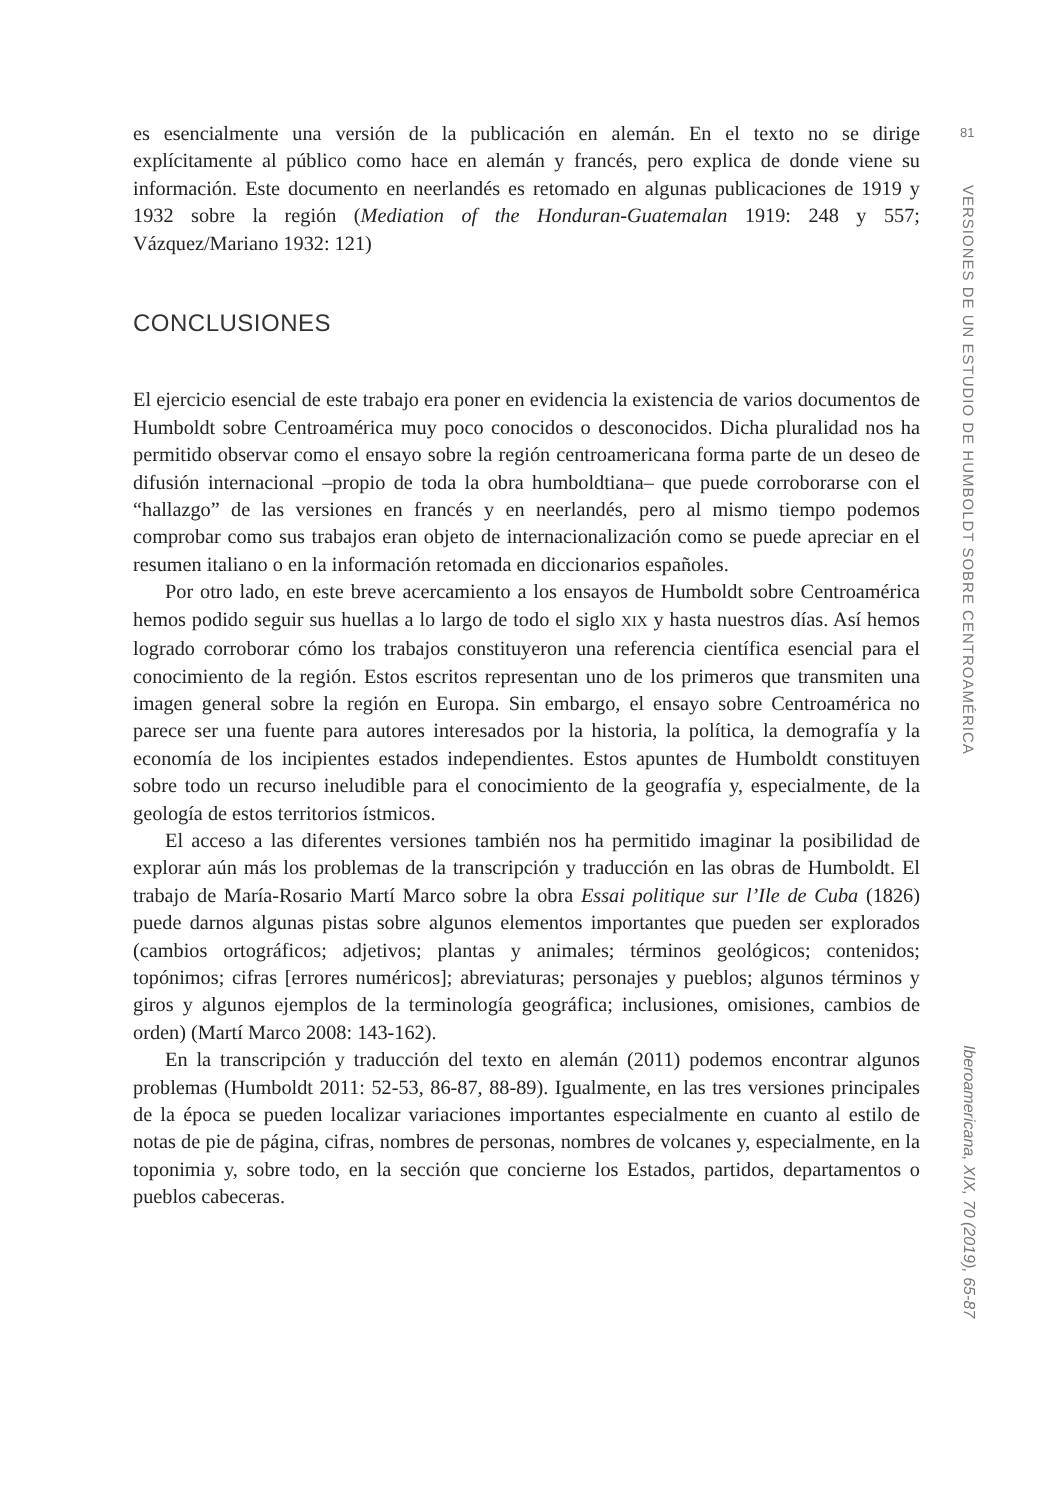es esencialmente una versión de la publicación en alemán. En el texto no se dirige explícitamente al público como hace en alemán y francés, pero explica de donde viene su información. Este documento en neerlandés es retomado en algunas publicaciones de 1919 y 1932 sobre la región (Mediation of the Honduran-Guatemalan 1919: 248 y 557; Vázquez/Mariano 1932: 121)
CONCLUSIONES
El ejercicio esencial de este trabajo era poner en evidencia la existencia de varios documentos de Humboldt sobre Centroamérica muy poco conocidos o desconocidos. Dicha pluralidad nos ha permitido observar como el ensayo sobre la región centroamericana forma parte de un deseo de difusión internacional –propio de toda la obra humboldtiana– que puede corroborarse con el “hallazgo” de las versiones en francés y en neerlandés, pero al mismo tiempo podemos comprobar como sus trabajos eran objeto de internacionalización como se puede apreciar en el resumen italiano o en la información retomada en diccionarios españoles.
Por otro lado, en este breve acercamiento a los ensayos de Humboldt sobre Centroamérica hemos podido seguir sus huellas a lo largo de todo el siglo XIX y hasta nuestros días. Así hemos logrado corroborar cómo los trabajos constituyeron una referencia científica esencial para el conocimiento de la región. Estos escritos representan uno de los primeros que transmiten una imagen general sobre la región en Europa. Sin embargo, el ensayo sobre Centroamérica no parece ser una fuente para autores interesados por la historia, la política, la demografía y la economía de los incipientes estados independientes. Estos apuntes de Humboldt constituyen sobre todo un recurso ineludible para el conocimiento de la geografía y, especialmente, de la geología de estos territorios ístmicos.
El acceso a las diferentes versiones también nos ha permitido imaginar la posibilidad de explorar aún más los problemas de la transcripción y traducción en las obras de Humboldt. El trabajo de María-Rosario Martí Marco sobre la obra Essai politique sur l’Ile de Cuba (1826) puede darnos algunas pistas sobre algunos elementos importantes que pueden ser explorados (cambios ortográficos; adjetivos; plantas y animales; términos geológicos; contenidos; topónimos; cifras [errores numéricos]; abreviaturas; personajes y pueblos; algunos términos y giros y algunos ejemplos de la terminología geográfica; inclusiones, omisiones, cambios de orden) (Martí Marco 2008: 143-162).
En la transcripción y traducción del texto en alemán (2011) podemos encontrar algunos problemas (Humboldt 2011: 52-53, 86-87, 88-89). Igualmente, en las tres versiones principales de la época se pueden localizar variaciones importantes especialmente en cuanto al estilo de notas de pie de página, cifras, nombres de personas, nombres de volcanes y, especialmente, en la toponimia y, sobre todo, en la sección que concierne los Estados, partidos, departamentos o pueblos cabeceras.
81
VERSIONES DE UN ESTUDIO DE HUMBOLDT SOBRE CENTROAMÉRICA
Iberoamericana, XIX, 70 (2019), 65-87